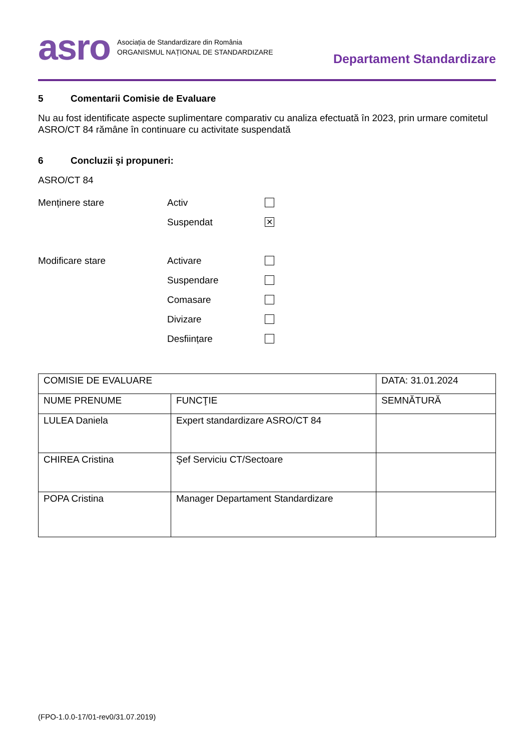asro
Asociația de Standardizare din România
ORGANISMUL NAȚIONAL DE STANDARDIZARE
Departament Standardizare
5 Comentarii Comisie de Evaluare
Nu au fost identificate aspecte suplimentare comparativ cu analiza efectuată în 2023, prin urmare comitetul ASRO/CT 84 rămâne în continuare cu activitate suspendată
6 Concluzii şi propuneri:
ASRO/CT 84
Menținere stare Activ
Suspendat
✕
Modificare stare Activare
Suspendare
Comasare
Divizare
Desființare
| COMISIE DE EVALUARE | | DATA: 31.01.2024 |
| NUME PRENUME | FUNCŢIE | SEMNĂTURĂ |
| LULEA Daniela | Expert standardizare ASRO/CT 84 | |
| CHIREA Cristina | Şef Serviciu CT/Sectoare | |
| POPA Cristina | Manager Departament Standardizare | |
(FPO-1.0.0-17/01-rev0/31.07.2019)